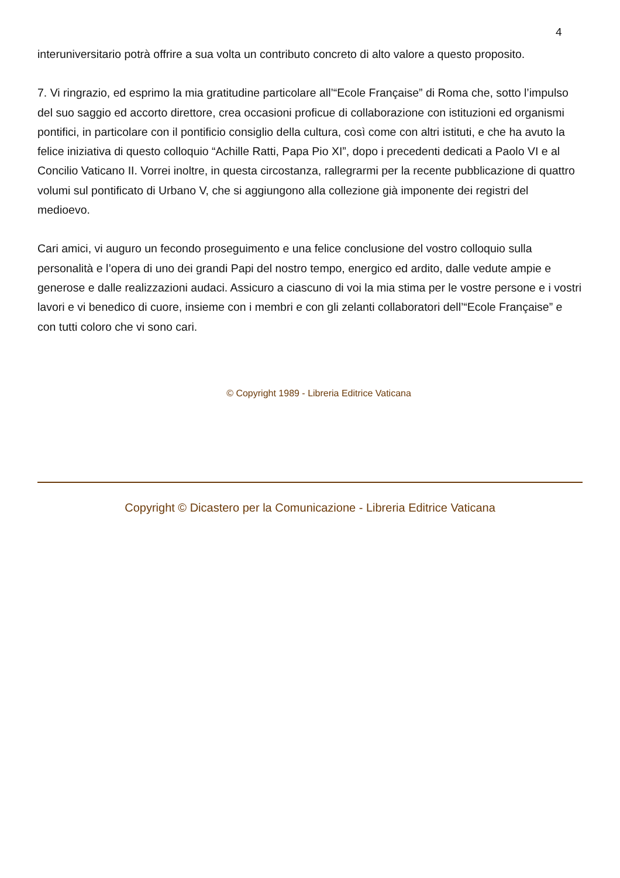4
interuniversitario potrà offrire a sua volta un contributo concreto di alto valore a questo proposito.
7. Vi ringrazio, ed esprimo la mia gratitudine particolare all’“Ecole Française” di Roma che, sotto l’impulso del suo saggio ed accorto direttore, crea occasioni proficue di collaborazione con istituzioni ed organismi pontifici, in particolare con il pontificio consiglio della cultura, così come con altri istituti, e che ha avuto la felice iniziativa di questo colloquio “Achille Ratti, Papa Pio XI”, dopo i precedenti dedicati a Paolo VI e al Concilio Vaticano II. Vorrei inoltre, in questa circostanza, rallegrarmi per la recente pubblicazione di quattro volumi sul pontificato di Urbano V, che si aggiungono alla collezione già imponente dei registri del medioevo.
Cari amici, vi auguro un fecondo proseguimento e una felice conclusione del vostro colloquio sulla personalità e l’opera di uno dei grandi Papi del nostro tempo, energico ed ardito, dalle vedute ampie e generose e dalle realizzazioni audaci. Assicuro a ciascuno di voi la mia stima per le vostre persone e i vostri lavori e vi benedico di cuore, insieme con i membri e con gli zelanti collaboratori dell’“Ecole Française” e con tutti coloro che vi sono cari.
© Copyright 1989 - Libreria Editrice Vaticana
Copyright © Dicastero per la Comunicazione - Libreria Editrice Vaticana